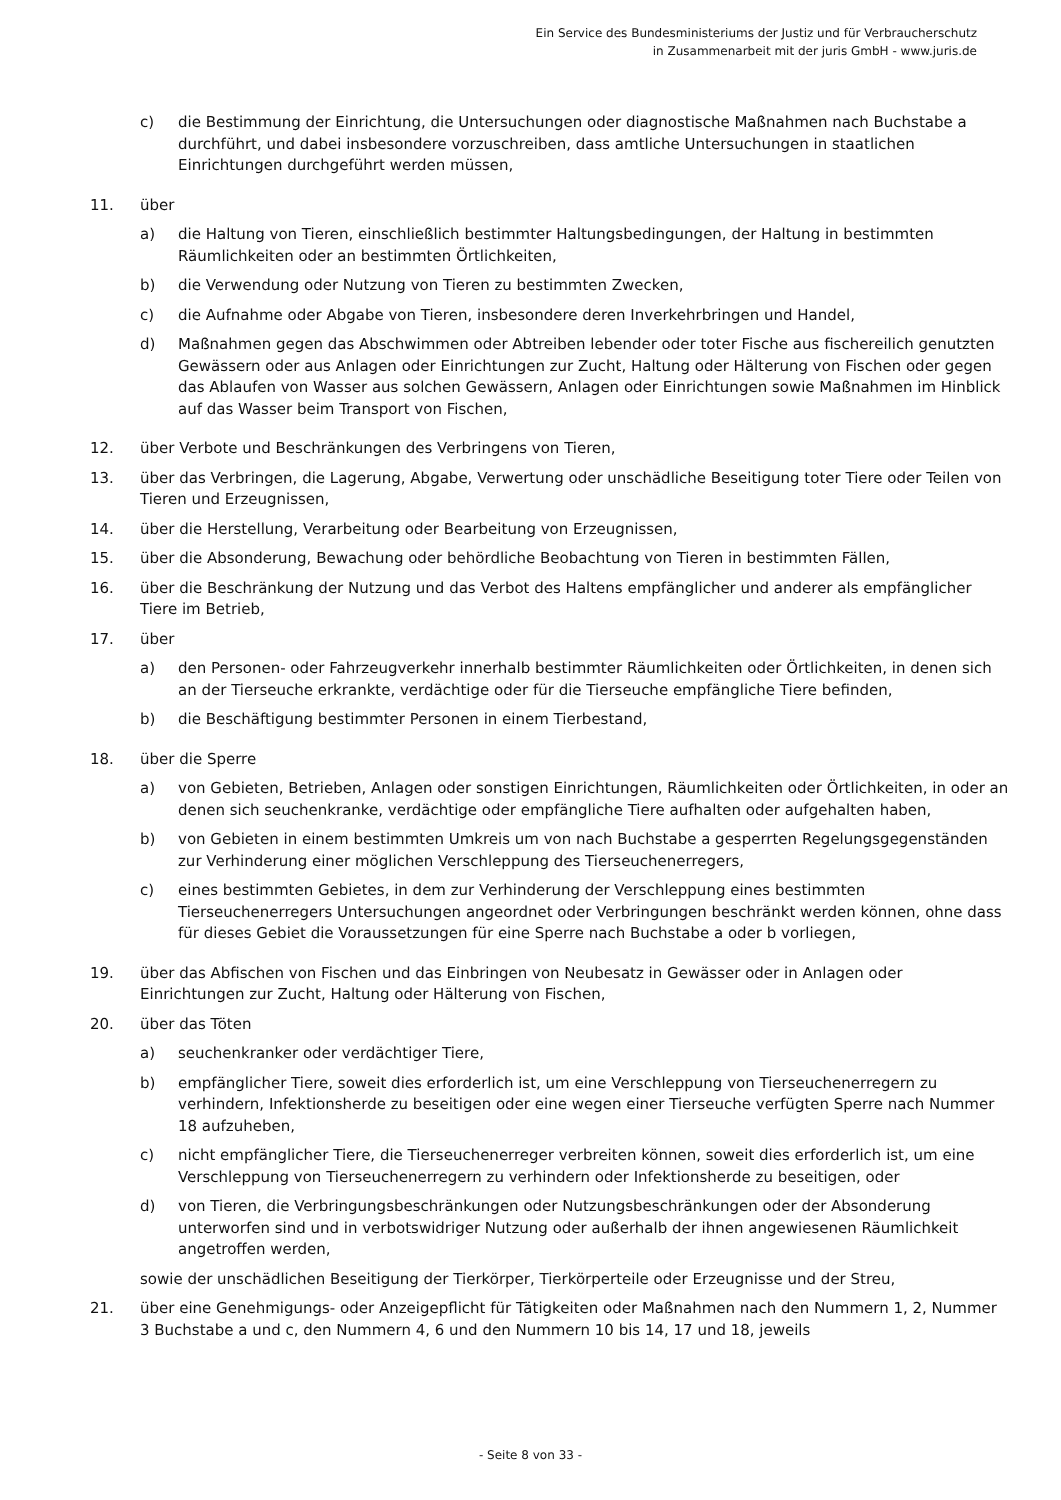Ein Service des Bundesministeriums der Justiz und für Verbraucherschutz
in Zusammenarbeit mit der juris GmbH - www.juris.de
c) die Bestimmung der Einrichtung, die Untersuchungen oder diagnostische Maßnahmen nach Buchstabe a durchführt, und dabei insbesondere vorzuschreiben, dass amtliche Untersuchungen in staatlichen Einrichtungen durchgeführt werden müssen,
11. über
a) die Haltung von Tieren, einschließlich bestimmter Haltungsbedingungen, der Haltung in bestimmten Räumlichkeiten oder an bestimmten Örtlichkeiten,
b) die Verwendung oder Nutzung von Tieren zu bestimmten Zwecken,
c) die Aufnahme oder Abgabe von Tieren, insbesondere deren Inverkehrbringen und Handel,
d) Maßnahmen gegen das Abschwimmen oder Abtreiben lebender oder toter Fische aus fischereilich genutzten Gewässern oder aus Anlagen oder Einrichtungen zur Zucht, Haltung oder Hälterung von Fischen oder gegen das Ablaufen von Wasser aus solchen Gewässern, Anlagen oder Einrichtungen sowie Maßnahmen im Hinblick auf das Wasser beim Transport von Fischen,
12. über Verbote und Beschränkungen des Verbringens von Tieren,
13. über das Verbringen, die Lagerung, Abgabe, Verwertung oder unschädliche Beseitigung toter Tiere oder Teilen von Tieren und Erzeugnissen,
14. über die Herstellung, Verarbeitung oder Bearbeitung von Erzeugnissen,
15. über die Absonderung, Bewachung oder behördliche Beobachtung von Tieren in bestimmten Fällen,
16. über die Beschränkung der Nutzung und das Verbot des Haltens empfänglicher und anderer als empfänglicher Tiere im Betrieb,
17. über
a) den Personen- oder Fahrzeugverkehr innerhalb bestimmter Räumlichkeiten oder Örtlichkeiten, in denen sich an der Tierseuche erkrankte, verdächtige oder für die Tierseuche empfängliche Tiere befinden,
b) die Beschäftigung bestimmter Personen in einem Tierbestand,
18. über die Sperre
a) von Gebieten, Betrieben, Anlagen oder sonstigen Einrichtungen, Räumlichkeiten oder Örtlichkeiten, in oder an denen sich seuchenkranke, verdächtige oder empfängliche Tiere aufhalten oder aufgehalten haben,
b) von Gebieten in einem bestimmten Umkreis um von nach Buchstabe a gesperrten Regelungsgegenständen zur Verhinderung einer möglichen Verschleppung des Tierseuchenerregers,
c) eines bestimmten Gebietes, in dem zur Verhinderung der Verschleppung eines bestimmten Tierseuchenerregers Untersuchungen angeordnet oder Verbringungen beschränkt werden können, ohne dass für dieses Gebiet die Voraussetzungen für eine Sperre nach Buchstabe a oder b vorliegen,
19. über das Abfischen von Fischen und das Einbringen von Neubesatz in Gewässer oder in Anlagen oder Einrichtungen zur Zucht, Haltung oder Hälterung von Fischen,
20. über das Töten
a) seuchenkranker oder verdächtiger Tiere,
b) empfänglicher Tiere, soweit dies erforderlich ist, um eine Verschleppung von Tierseuchenerregern zu verhindern, Infektionsherde zu beseitigen oder eine wegen einer Tierseuche verfügten Sperre nach Nummer 18 aufzuheben,
c) nicht empfänglicher Tiere, die Tierseuchenerreger verbreiten können, soweit dies erforderlich ist, um eine Verschleppung von Tierseuchenerregern zu verhindern oder Infektionsherde zu beseitigen, oder
d) von Tieren, die Verbringungsbeschränkungen oder Nutzungsbeschränkungen oder der Absonderung unterworfen sind und in verbotswidriger Nutzung oder außerhalb der ihnen angewiesenen Räumlichkeit angetroffen werden,
sowie der unschädlichen Beseitigung der Tierkörper, Tierkörperteile oder Erzeugnisse und der Streu,
21. über eine Genehmigungs- oder Anzeigepflicht für Tätigkeiten oder Maßnahmen nach den Nummern 1, 2, Nummer 3 Buchstabe a und c, den Nummern 4, 6 und den Nummern 10 bis 14, 17 und 18, jeweils
- Seite 8 von 33 -